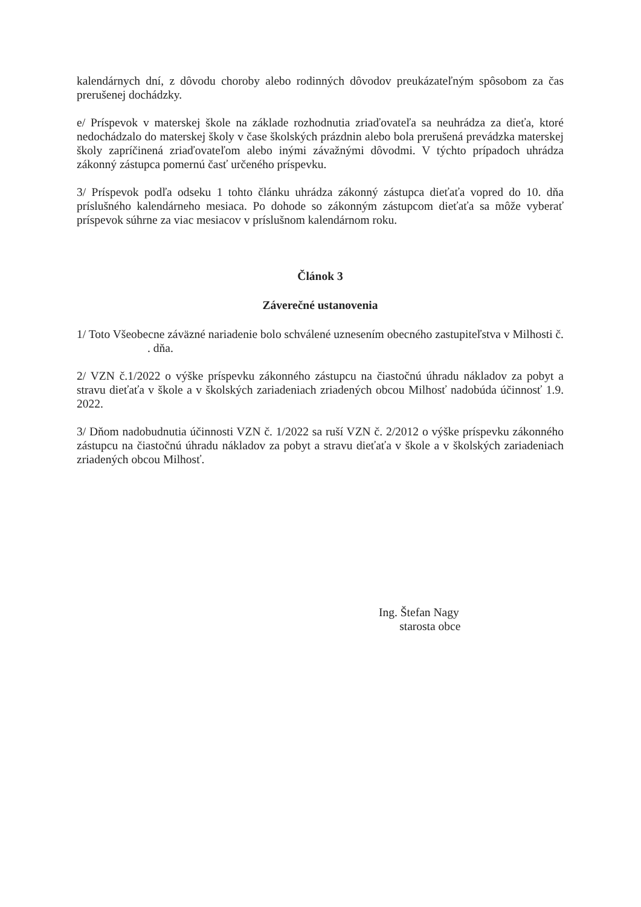kalendárnych dní, z dôvodu choroby alebo rodinných dôvodov preukázateľným spôsobom za čas prerušenej dochádzky.
e/ Príspevok v materskej škole na základe rozhodnutia zriaďovateľa sa neuhrádza za dieťa, ktoré nedochádzalo do materskej školy v čase školských prázdnin alebo bola prerušená prevádzka materskej školy zapríčinená zriaďovateľom alebo inými závažnými dôvodmi. V týchto prípadoch uhrádza zákonný zástupca pomernú časť určeného príspevku.
3/ Príspevok podľa odseku 1 tohto článku uhrádza zákonný zástupca dieťaťa vopred do 10. dňa príslušného kalendárneho mesiaca. Po dohode so zákonným zástupcom dieťaťa sa môže vyberať príspevok súhrne za viac mesiacov v príslušnom kalendárnom roku.
Článok 3
Záverečné ustanovenia
1/ Toto Všeobecne záväzné nariadenie bolo schválené uznesením obecného zastupiteľstva v Milhosti č. . dňa.
2/ VZN č.1/2022 o výške príspevku zákonného zástupcu na čiastočnú úhradu nákladov za pobyt a stravu dieťaťa v škole a v školských zariadeniach zriadených obcou Milhosť nadobúda účinnosť 1.9. 2022.
3/ Dňom nadobudnutia účinnosti VZN č. 1/2022 sa ruší VZN č. 2/2012 o výške príspevku zákonného zástupcu na čiastočnú úhradu nákladov za pobyt a stravu dieťaťa v škole a v školských zariadeniach zriadených obcou Milhosť.
Ing. Štefan Nagy
starosta obce